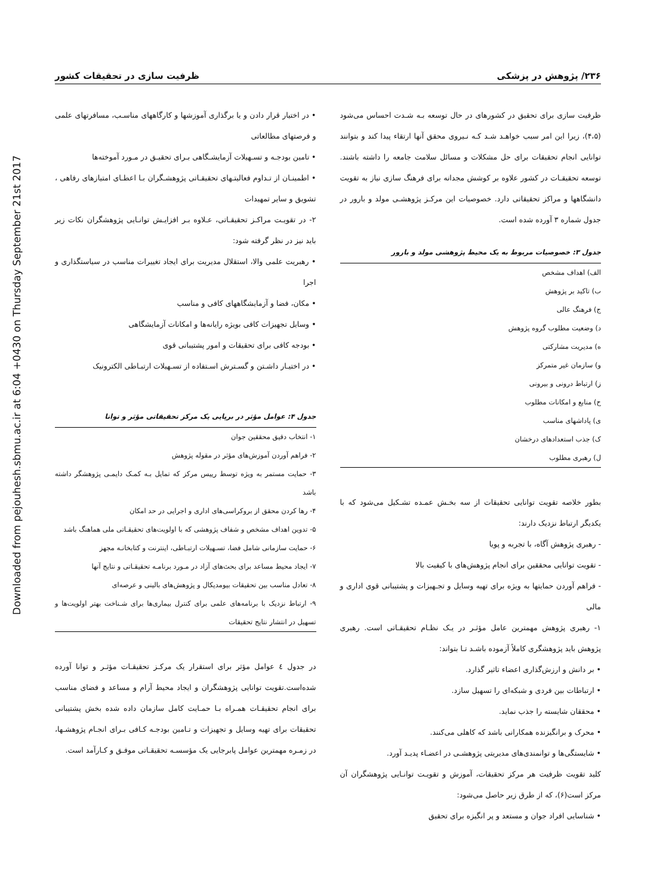Downloaded from pejouhesh.sbmu.ac.ir at 6:04 +0430 on Thursday September 21st 2017
۲۳۶/ پژوهش در پزشکی ظرفیت سازی در تحقیقات کشور
ظرفیت سازی برای تحقیق در کشورهای در حال توسعه بـه شـدت احساس می‌شود (۴،۵)، زیرا این امر سبب خواهـد شـد کـه نـیروی محقق آنها ارتقاء پیدا کند و بتوانند توانایی انجام تحقیقات برای حل مشکلات و مسائل سلامت جامعه را داشته باشند. توسعه تحقیقـات در کشور علاوه بر کوشش مجدانه برای فرهنگ سازی نیاز به تقویت دانشگاهها و مراکز تحقیقاتی دارد. خصوصیات این مرکـز پژوهشـی مولد و بارور در جدول شماره ۳ آورده شده است.
جدول ۳: خصوصیات مربوط به یک محیط پژوهشی مولد و بارور
| الف) اهداف مشخص |
| ب) تاکید بر پژوهش |
| ج) فرهنگ عالی |
| د) وضعیت مطلوب گروه پژوهش |
| ه) مدیریت مشارکتی |
| و) سازمان غیر متمرکز |
| ز) ارتباط درونی و بیرونی |
| ح) منابع و امکانات مطلوب |
| ی) پاداشهای مناسب |
| ک) جذب استعدادهای درخشان |
| ل) رهبری مطلوب |
بطور خلاصه تقویت توانایی تحقیقات از سه بخـش عمـده تشـکیل می‌شود که با یکدیگر ارتباط نزدیک دارند:
- رهبری پژوهش آگاه، با تجربه و پویا
- تقویت توانایی محققین برای انجام پژوهش‌های با کیفیت بالا
- فراهم آوردن حمایتها به ویژه برای تهیه وسایل و تجـهیزات و پشتیبانی قوی اداری و مالی
۱- رهبری پژوهش مهمترین عامل مؤثـر در یـک نظـام تحقیقـاتی است. رهبری پژوهش باید پژوهشگری کاملاً آزموده باشـد تـا بتواند:
• بر دانش و ارزش‌گذاری اعضاء تاثیر گذارد.
• ارتباطات بین فردی و شبکه‌ای را تسهیل سازد.
• محققان شایسته را جذب نماید.
• محرک و برانگیزنده همکارانی باشد که کاهلی می‌کنند.
• شایستگی‌ها و توانمندی‌های مدیریتی پژوهشـی در اعضـاء پدیـد آورد.
کلید تقویت ظرفیت هر مرکز تحقیقات، آموزش و تقویـت توانـایی پژوهشگران آن مرکز است(۶)، که از طرق زیر حاصل می‌شود:
• شناسایی افراد جوان و مستعد و پر انگیزه برای تحقیق
• در اختیار قرار دادن و یا برگذاری آموزشها و کارگاههای مناسـب، مسافرتهای علمی و فرصتهای مطالعاتی
• تامین بودجـه و تسـهیلات آزمایشـگاهی بـرای تحقیـق در مـورد آموخته‌ها
• اطمینـان از تـداوم فعالیتـهای تحقیقـاتی پژوهشـگران بـا اعطـای امتیازهای رفاهی ، تشویق و سایر تمهیدات
۲- در تقویـت مراکـز تحقیقـاتی، عـلاوه بـر افزایـش توانـایی پژوهشگران نکات زیر باید نیز در نظر گرفته شود:
• رهبریت علمی والا، استقلال مدیریت برای ایجاد تغییرات مناسب در سیاستگذاری و اجرا
• مکان، فضا و آزمایشگاههای کافی و مناسب
• وسایل تجهیزات کافی بویژه رایانه‌ها و امکانات آزمایشگاهی
• بودجه کافی برای تحقیقات و امور پشتیبانی قوی
• در اختیـار داشـتن و گسـترش اسـتفاده از تسـهیلات ارتبـاطی الکترونیک
جدول ۴: عوامل مؤثر در برپایی یک مرکز تحقیقاتی مؤثر و توانا
| ۱- انتخاب دقیق محققین جوان |
| ۲- فراهم آوردن آموزش‌های مؤثر در مقوله پژوهش |
| ۳- حمایت مستمر به ویژه توسط رییس مرکز که تمایل بـه کمـک دایمـی پژوهشگر داشته باشد |
| ۴- رها کردن محقق از بروکراسی‌های اداری و اجرایی در حد امکان |
| ۵- تدوین اهداف مشخص و شفاف پژوهشی که با اولویت‌های تحقیقـاتی ملی هماهنگ باشد |
| ۶- حمایت سازمانی شامل فضا، تسـهیلات ارتبـاطی، اینترنت و کتابخانـه مجهز |
| ۷- ایجاد محیط مساعد برای بحث‌های آزاد در مـورد برنامـه تحقیقـاتی و نتایج آنها |
| ۸- تعادل مناسب بین تحقیقات بیومدیکال و پژوهش‌های بالینی و عرصه‌ای |
| ۹- ارتباط نزدیک با برنامه‌های علمی برای کنترل بیماری‌ها برای شـناخت بهتر اولویت‌ها و تسهیل در انتشار نتایج تحقیقات |
در جدول ٤ عوامل مؤثر برای استقرار یک مرکـز تحقیقـات مؤثـر و توانا آورده شده‌است.تقویت توانایی پژوهشگران و ایجاد محیط آرام و مساعد و فضای مناسب برای انجام تحقیقـات همـراه بـا حمـایت کامل سازمان داده شده بخش پشتیبانی تحقیقات برای تهیه وسایل و تجهیزات و تـامین بودجـه کـافی بـرای انجـام پژوهشـها، در زمـره مهمترین عوامل پابرجایی یک مؤسسـه تحقیقـاتی موفـق و کـارآمد است.